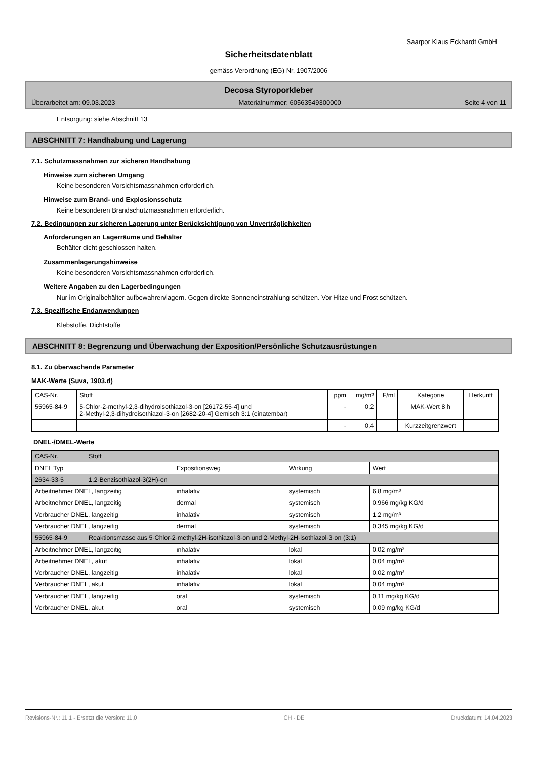Saarpor Klaus Eckhardt GmbH
Sicherheitsdatenblatt
gemäss Verordnung (EG) Nr. 1907/2006
Decosa Styroporkleber
Überarbeitet am: 09.03.2023 Materialnummer: 60563549300000 Seite 4 von 11
Entsorgung: siehe Abschnitt 13
ABSCHNITT 7: Handhabung und Lagerung
7.1. Schutzmassnahmen zur sicheren Handhabung
Hinweise zum sicheren Umgang
Keine besonderen Vorsichtsmassnahmen erforderlich.
Hinweise zum Brand- und Explosionsschutz
Keine besonderen Brandschutzmassnahmen erforderlich.
7.2. Bedingungen zur sicheren Lagerung unter Berücksichtigung von Unverträglichkeiten
Anforderungen an Lagerräume und Behälter
Behälter dicht geschlossen halten.
Zusammenlagerungshinweise
Keine besonderen Vorsichtsmassnahmen erforderlich.
Weitere Angaben zu den Lagerbedingungen
Nur im Originalbehälter aufbewahren/lagern. Gegen direkte Sonneneinstrahlung schützen. Vor Hitze und Frost schützen.
7.3. Spezifische Endanwendungen
Klebstoffe, Dichtstoffe
ABSCHNITT 8: Begrenzung und Überwachung der Exposition/Persönliche Schutzausrüstungen
8.1. Zu überwachende Parameter
MAK-Werte (Suva, 1903.d)
| CAS-Nr. | Stoff | ppm | mg/m³ | F/ml | Kategorie | Herkunft |
| --- | --- | --- | --- | --- | --- | --- |
| 55965-84-9 | 5-Chlor-2-methyl-2,3-dihydroisothiazol-3-on [26172-55-4] und 2-Methyl-2,3-dihydroisothiazol-3-on [2682-20-4] Gemisch 3:1 (einatembar) | - | 0,2 | | MAK-Wert 8 h | |
| | | - | 0,4 | | Kurzzeitgrenzwert | |
DNEL-/DMEL-Werte
| CAS-Nr. | Stoff | | | |
| DNEL Typ | | Expositionsweg | Wirkung | Wert |
| 2634-33-5 | 1,2-Benzisothiazol-3(2H)-on | | | |
| Arbeitnehmer DNEL, langzeitig | | inhalativ | systemisch | 6,8 mg/m³ |
| Arbeitnehmer DNEL, langzeitig | | dermal | systemisch | 0,966 mg/kg KG/d |
| Verbraucher DNEL, langzeitig | | inhalativ | systemisch | 1,2 mg/m³ |
| Verbraucher DNEL, langzeitig | | dermal | systemisch | 0,345 mg/kg KG/d |
| 55965-84-9 | Reaktionsmasse aus 5-Chlor-2-methyl-2H-isothiazol-3-on und 2-Methyl-2H-isothiazol-3-on (3:1) | | | |
| Arbeitnehmer DNEL, langzeitig | | inhalativ | lokal | 0,02 mg/m³ |
| Arbeitnehmer DNEL, akut | | inhalativ | lokal | 0,04 mg/m³ |
| Verbraucher DNEL, langzeitig | | inhalativ | lokal | 0,02 mg/m³ |
| Verbraucher DNEL, akut | | inhalativ | lokal | 0,04 mg/m³ |
| Verbraucher DNEL, langzeitig | | oral | systemisch | 0,11 mg/kg KG/d |
| Verbraucher DNEL, akut | | oral | systemisch | 0,09 mg/kg KG/d |
Revisions-Nr.: 11,1 - Ersetzt die Version: 11,0 CH - DE Druckdatum: 14.04.2023